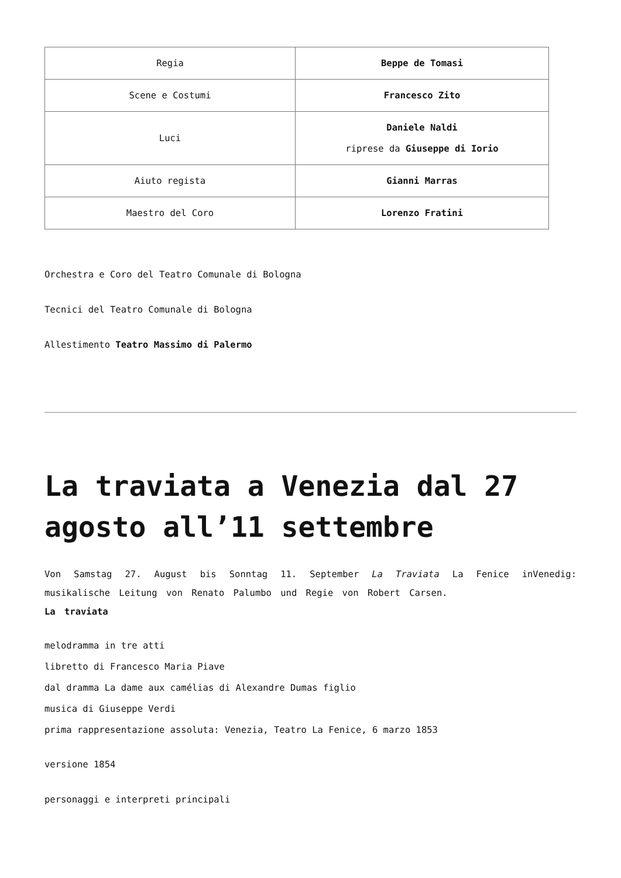| Regia | Beppe de Tomasi |
| Scene e Costumi | Francesco Zito |
| Luci | Daniele Naldi riprese da Giuseppe di Iorio |
| Aiuto regista | Gianni Marras |
| Maestro del Coro | Lorenzo Fratini |
Orchestra e Coro del Teatro Comunale di Bologna
Tecnici del Teatro Comunale di Bologna
Allestimento Teatro Massimo di Palermo
La traviata a Venezia dal 27 agosto all’11 settembre
Von Samstag 27. August bis Sonntag 11. September La Traviata La Fenice inVenedig: musikalische Leitung von Renato Palumbo und Regie von Robert Carsen.
La traviata
melodramma in tre atti
libretto di Francesco Maria Piave
dal dramma La dame aux camélias di Alexandre Dumas figlio
musica di Giuseppe Verdi
prima rappresentazione assoluta: Venezia, Teatro La Fenice, 6 marzo 1853
versione 1854
personaggi e interpreti principali